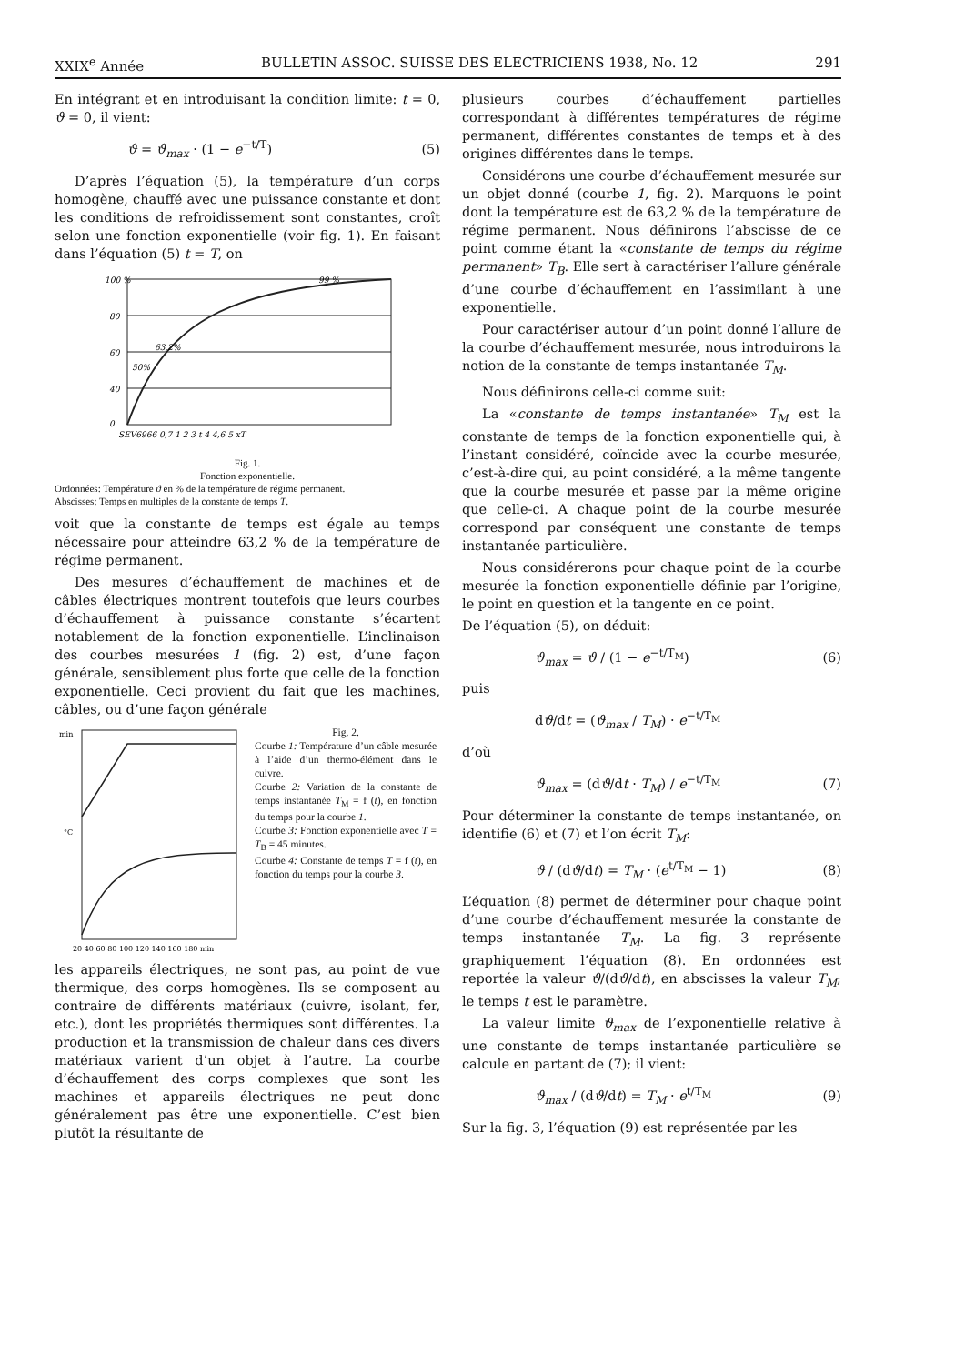XXIX<sup>e</sup> Année BULLETIN ASSOC. SUISSE DES ELECTRICIENS 1938, No. 12 291
En intégrant et en introduisant la condition limite: t = 0, ϑ = 0, il vient:
ϑ = ϑ<sub>max</sub> · (1 − e<sup>−t/T</sup>) (5)
D’après l’équation (5), la température d’un corps homogène, chauffé avec une puissance constante et dont les conditions de refroidissement sont constantes, croît selon une fonction exponentielle (voir fig. 1). En faisant dans l’équation (5) t = T, on
100 %
80
60
40
0
63,2%
50%
99 %
SEV6966 0,7 1 2 3 t 4 4,6 5 xT
Fig. 1.
Fonction exponentielle.
Ordonnées: Température ϑ en % de la température de régime permanent.
Abscisses: Temps en multiples de la constante de temps T.
voit que la constante de temps est égale au temps nécessaire pour atteindre 63,2 % de la température de régime permanent.
Des mesures d’échauffement de machines et de câbles électriques montrent toutefois que leurs courbes d’échauffement à puissance constante s’écartent notablement de la fonction exponentielle. L’inclinaison des courbes mesurées 1 (fig. 2) est, d’une façon générale, sensiblement plus forte que celle de la fonction exponentielle. Ceci provient du fait que les machines, câbles, ou d’une façon générale
min
°C
20 40 60 80 100 120 140 160 180 min
Fig. 2.
Courbe 1: Température d’un câble mesurée à l’aide d’un thermo-élément dans le cuivre.
Courbe 2: Variation de la constante de temps instantanée T<sub>M</sub> = f (t), en fonction du temps pour la courbe 1.
Courbe 3: Fonction exponentielle avec T = T<sub>B</sub> = 45 minutes.
Courbe 4: Constante de temps T = f (t), en fonction du temps pour la courbe 3.
les appareils électriques, ne sont pas, au point de vue thermique, des corps homogènes. Ils se composent au contraire de différents matériaux (cuivre, isolant, fer, etc.), dont les propriétés thermiques sont différentes. La production et la transmission de chaleur dans ces divers matériaux varient d’un objet à l’autre. La courbe d’échauffement des corps complexes que sont les machines et appareils électriques ne peut donc généralement pas être une exponentielle. C’est bien plutôt la résultante de
plusieurs courbes d’échauffement partielles correspondant à différentes températures de régime permanent, différentes constantes de temps et à des origines différentes dans le temps.
Considérons une courbe d’échauffement mesurée sur un objet donné (courbe 1, fig. 2). Marquons le point dont la température est de 63,2 % de la température de régime permanent. Nous définirons l’abscisse de ce point comme étant la «constante de temps du régime permanent» T<sub>B</sub>. Elle sert à caractériser l’allure générale d’une courbe d’échauffement en l’assimilant à une exponentielle.
Pour caractériser autour d’un point donné l’allure de la courbe d’échauffement mesurée, nous introduirons la notion de la constante de temps instantanée T<sub>M</sub>.
Nous définirons celle-ci comme suit:
La «constante de temps instantanée» T<sub>M</sub> est la constante de temps de la fonction exponentielle qui, à l’instant considéré, coïncide avec la courbe mesurée, c’est-à-dire qui, au point considéré, a la même tangente que la courbe mesurée et passe par la même origine que celle-ci. A chaque point de la courbe mesurée correspond par conséquent une constante de temps instantanée particulière.
Nous considérerons pour chaque point de la courbe mesurée la fonction exponentielle définie par l’origine, le point en question et la tangente en ce point.
De l’équation (5), on déduit:
ϑ<sub>max</sub> = ϑ / (1 − e<sup>−t/T<sub>M</sub></sup>) (6)
puis
dϑ/dt = (ϑ<sub>max</sub> / T<sub>M</sub>) · e<sup>−t/T<sub>M</sub></sup>
d’où
ϑ<sub>max</sub> = (dϑ/dt · T<sub>M</sub>) / e<sup>−t/T<sub>M</sub></sup> (7)
Pour déterminer la constante de temps instantanée, on identifie (6) et (7) et l’on écrit T<sub>M</sub>:
ϑ / (dϑ/dt) = T<sub>M</sub> · (e<sup>t/T<sub>M</sub></sup> − 1) (8)
L’équation (8) permet de déterminer pour chaque point d’une courbe d’échauffement mesurée la constante de temps instantanée T<sub>M</sub>. La fig. 3 représente graphiquement l’équation (8). En ordonnées est reportée la valeur ϑ/(dϑ/dt), en abscisses la valeur T<sub>M</sub>; le temps t est le paramètre.
La valeur limite ϑ<sub>max</sub> de l’exponentielle relative à une constante de temps instantanée particulière se calcule en partant de (7); il vient:
ϑ<sub>max</sub> / (dϑ/dt) = T<sub>M</sub> · e<sup>t/T<sub>M</sub></sup> (9)
Sur la fig. 3, l’équation (9) est représentée par les